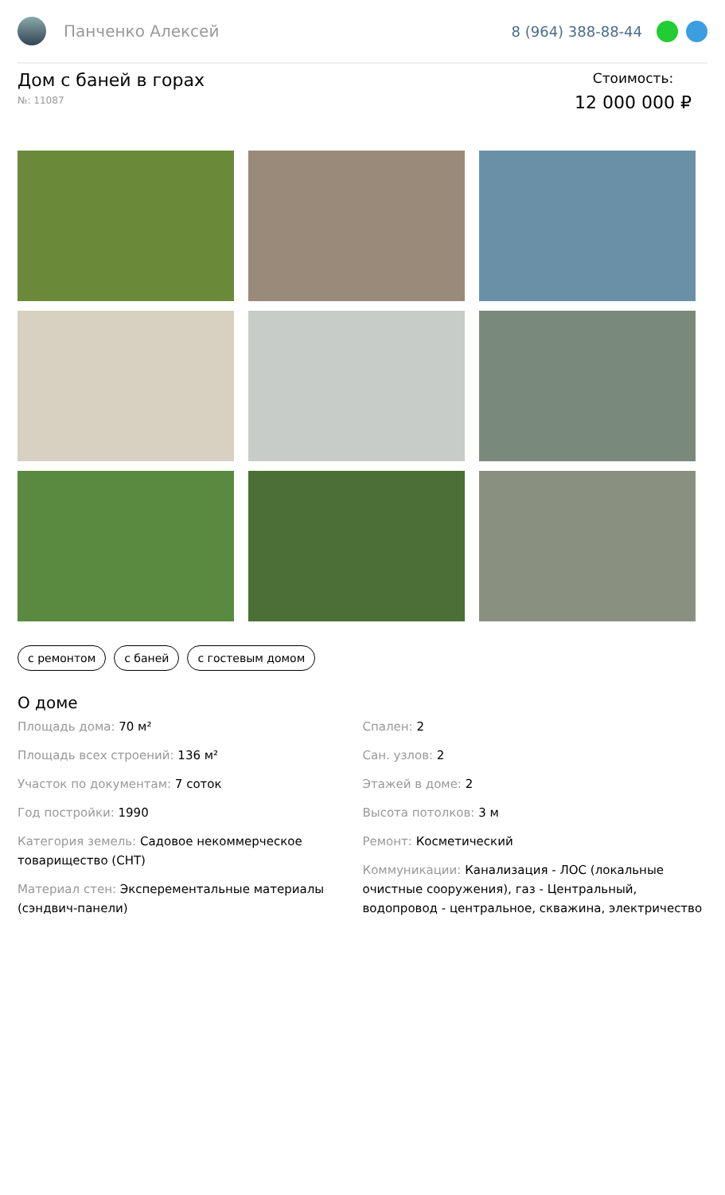Панченко Алексей 8 (964) 388-88-44
Дом с баней в горах
№: 11087
Стоимость:
12 000 000 ₽
с ремонтом с баней с гостевым домом
О доме
Площадь дома: 70 м²
Площадь всех строений: 136 м²
Участок по документам: 7 соток
Год постройки: 1990
Категория земель: Садовое некоммерческое товарищество (СНТ)
Материал стен: Эксперементальные материалы (сэндвич-панели)
Спален: 2
Сан. узлов: 2
Этажей в доме: 2
Высота потолков: 3 м
Ремонт: Косметический
Коммуникации: Канализация - ЛОС (локальные очистные сооружения), газ - Центральный, водопровод - центральное, скважина, электричество